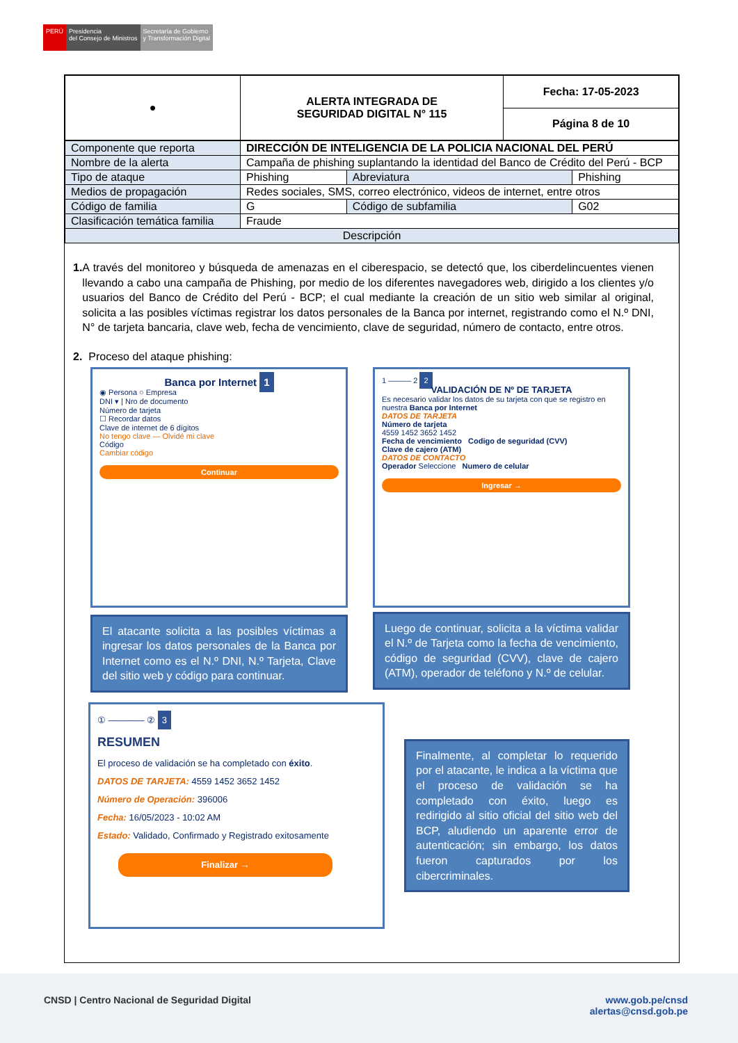PERÚ Presidencia
del Consejo de Ministros
Secretaría de Gobierno
y Transformación Digital
| ● | ALERTA INTEGRADA DE SEGURIDAD DIGITAL N° 115 | Fecha: 17-05-2023 |
| | | Página 8 de 10 |
| Componente que reporta | DIRECCIÓN DE INTELIGENCIA DE LA POLICIA NACIONAL DEL PERÚ | | | |
| Nombre de la alerta | Campaña de phishing suplantando la identidad del Banco de Crédito del Perú - BCP | | | |
| Tipo de ataque | Phishing | | Abreviatura | Phishing |
| Medios de propagación | Redes sociales, SMS, correo electrónico, videos de internet, entre otros | | | |
| Código de familia | G | Código de subfamilia | | G02 |
| Clasificación temática familia | Fraude | | | |
| Descripción | | | | |
1. A través del monitoreo y búsqueda de amenazas en el ciberespacio, se detectó que, los ciberdelincuentes vienen llevando a cabo una campaña de Phishing, por medio de los diferentes navegadores web, dirigido a los clientes y/o usuarios del Banco de Crédito del Perú - BCP; el cual mediante la creación de un sitio web similar al original, solicita a las posibles víctimas registrar los datos personales de la Banca por internet, registrando como el N.º DNI, N° de tarjeta bancaria, clave web, fecha de vencimiento, clave de seguridad, número de contacto, entre otros.
2. Proceso del ataque phishing:
Banca por Internet 1
◉ Persona ○ Empresa
DNI ▾ | Nro de documento
Número de tarjeta
☐ Recordar datos
Clave de internet de 6 dígitos
No tengo clave — Olvidé mi clave
Código
Cambiar código
Continuar
El atacante solicita a las posibles víctimas a ingresar los datos personales de la Banca por Internet como es el N.º DNI, N.º Tarjeta, Clave del sitio web y código para continuar.
1 ——— 2 2
VALIDACIÓN DE Nº DE TARJETA
Es necesario validar los datos de su tarjeta con que se registro en nuestra Banca por Internet
DATOS DE TARJETA
Número de tarjeta
4559 1452 3652 1452
Fecha de vencimiento Codigo de seguridad (CVV)
Clave de cajero (ATM)
DATOS DE CONTACTO
Operador Seleccione Numero de celular
Ingresar →
Luego de continuar, solicita a la víctima validar el N.º de Tarjeta como la fecha de vencimiento, código de seguridad (CVV), clave de cajero (ATM), operador de teléfono y N.º de celular.
① ———— ② 3
RESUMEN
El proceso de validación se ha completado con éxito.
DATOS DE TARJETA: 4559 1452 3652 1452
Número de Operación: 396006
Fecha: 16/05/2023 - 10:02 AM
Estado: Validado, Confirmado y Registrado exitosamente
Finalizar →
Finalmente, al completar lo requerido por el atacante, le indica a la víctima que el proceso de validación se ha completado con éxito, luego es redirigido al sitio oficial del sitio web del BCP, aludiendo un aparente error de autenticación; sin embargo, los datos fueron capturados por los cibercriminales.
CNSD | Centro Nacional de Seguridad Digital
www.gob.pe/cnsd
alertas@cnsd.gob.pe